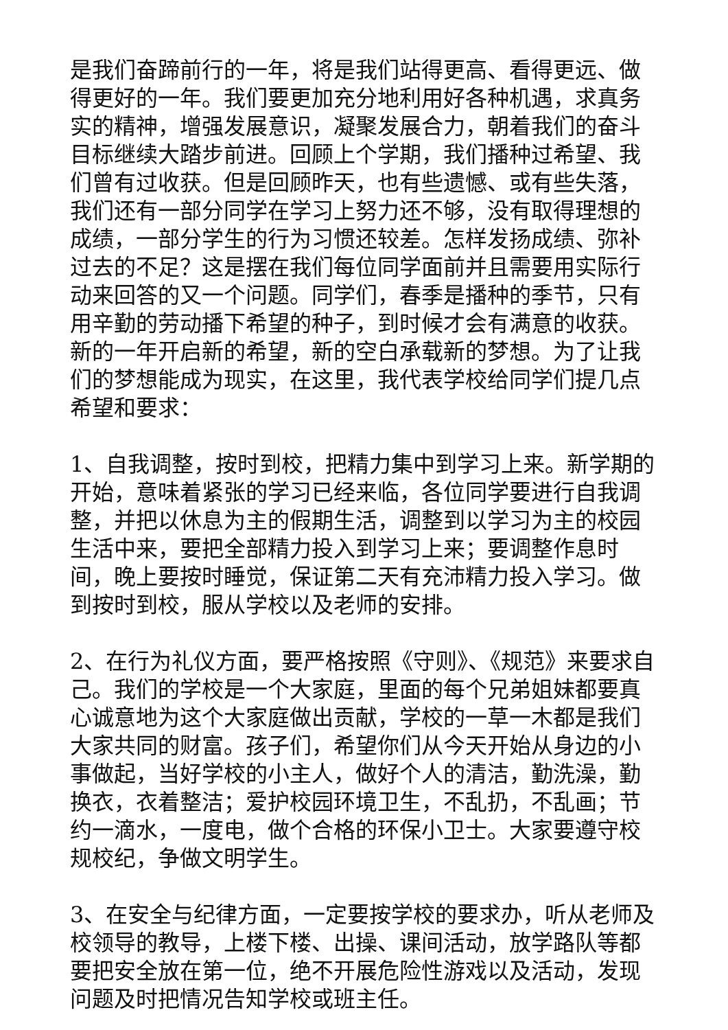是我们奋蹄前行的一年，将是我们站得更高、看得更远、做得更好的一年。我们要更加充分地利用好各种机遇，求真务实的精神，增强发展意识，凝聚发展合力，朝着我们的奋斗目标继续大踏步前进。回顾上个学期，我们播种过希望、我们曾有过收获。但是回顾昨天，也有些遗憾、或有些失落，我们还有一部分同学在学习上努力还不够，没有取得理想的成绩，一部分学生的行为习惯还较差。怎样发扬成绩、弥补过去的不足？这是摆在我们每位同学面前并且需要用实际行动来回答的又一个问题。同学们，春季是播种的季节，只有用辛勤的劳动播下希望的种子，到时候才会有满意的收获。新的一年开启新的希望，新的空白承载新的梦想。为了让我们的梦想能成为现实，在这里，我代表学校给同学们提几点希望和要求：
1、自我调整，按时到校，把精力集中到学习上来。新学期的开始，意味着紧张的学习已经来临，各位同学要进行自我调整，并把以休息为主的假期生活，调整到以学习为主的校园生活中来，要把全部精力投入到学习上来；要调整作息时间，晚上要按时睡觉，保证第二天有充沛精力投入学习。做到按时到校，服从学校以及老师的安排。
2、在行为礼仪方面，要严格按照《守则》、《规范》来要求自己。我们的学校是一个大家庭，里面的每个兄弟姐妹都要真心诚意地为这个大家庭做出贡献，学校的一草一木都是我们大家共同的财富。孩子们，希望你们从今天开始从身边的小事做起，当好学校的小主人，做好个人的清洁，勤洗澡，勤换衣，衣着整洁；爱护校园环境卫生，不乱扔，不乱画；节约一滴水，一度电，做个合格的环保小卫士。大家要遵守校规校纪，争做文明学生。
3、在安全与纪律方面，一定要按学校的要求办，听从老师及校领导的教导，上楼下楼、出操、课间活动，放学路队等都要把安全放在第一位，绝不开展危险性游戏以及活动，发现问题及时把情况告知学校或班主任。